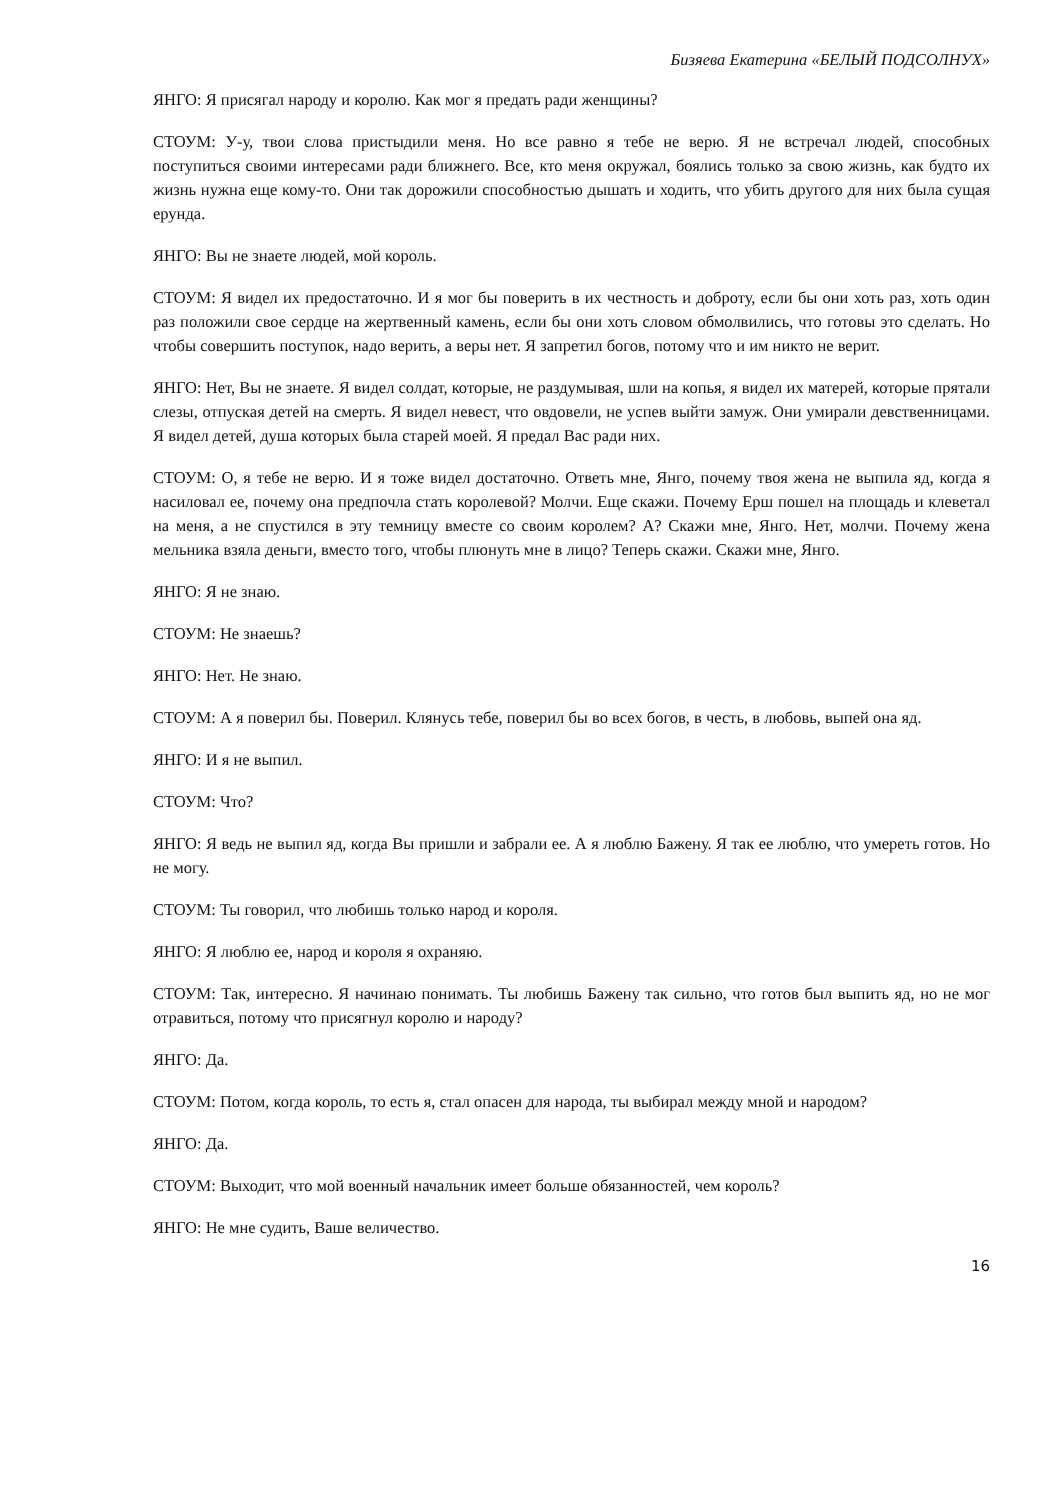Бизяева Екатерина «БЕЛЫЙ ПОДСОЛНУХ»
ЯНГО: Я присягал народу и королю. Как мог я предать ради женщины?
СТОУМ: У-у, твои слова пристыдили меня. Но все равно я тебе не верю. Я не встречал людей, способных поступиться своими интересами ради ближнего. Все, кто меня окружал, боялись только за свою жизнь, как будто их жизнь нужна еще кому-то. Они так дорожили способностью дышать и ходить, что убить другого для них была сущая ерунда.
ЯНГО: Вы не знаете людей, мой король.
СТОУМ: Я видел их предостаточно. И я мог бы поверить в их честность и доброту, если бы они хоть раз, хоть один раз положили свое сердце на жертвенный камень, если бы они хоть словом обмолвились, что готовы это сделать. Но чтобы совершить поступок, надо верить, а веры нет. Я запретил богов, потому что и им никто не верит.
ЯНГО: Нет, Вы не знаете. Я видел солдат, которые, не раздумывая, шли на копья, я видел их матерей, которые прятали слезы, отпуская детей на смерть. Я видел невест, что овдовели, не успев выйти замуж. Они умирали девственницами. Я видел детей, душа которых была старей моей. Я предал Вас ради них.
СТОУМ: О, я тебе не верю. И я тоже видел достаточно. Ответь мне, Янго, почему твоя жена не выпила яд, когда я насиловал ее, почему она предпочла стать королевой? Молчи. Еще скажи. Почему Ерш пошел на площадь и клеветал на меня, а не спустился в эту темницу вместе со своим королем? А? Скажи мне, Янго. Нет, молчи. Почему жена мельника взяла деньги, вместо того, чтобы плюнуть мне в лицо? Теперь скажи. Скажи мне, Янго.
ЯНГО: Я не знаю.
СТОУМ: Не знаешь?
ЯНГО: Нет. Не знаю.
СТОУМ: А я поверил бы. Поверил. Клянусь тебе, поверил бы во всех богов, в честь, в любовь, выпей она яд.
ЯНГО: И я не выпил.
СТОУМ: Что?
ЯНГО: Я ведь не выпил яд, когда Вы пришли и забрали ее. А я люблю Бажену. Я так ее люблю, что умереть готов. Но не могу.
СТОУМ: Ты говорил, что любишь только народ и короля.
ЯНГО: Я люблю ее, народ и короля я охраняю.
СТОУМ: Так, интересно. Я начинаю понимать. Ты любишь Бажену так сильно, что готов был выпить яд, но не мог отравиться, потому что присягнул королю и народу?
ЯНГО: Да.
СТОУМ: Потом, когда король, то есть я, стал опасен для народа, ты выбирал между мной и народом?
ЯНГО: Да.
СТОУМ: Выходит, что мой военный начальник имеет больше обязанностей, чем король?
ЯНГО: Не мне судить, Ваше величество.
16